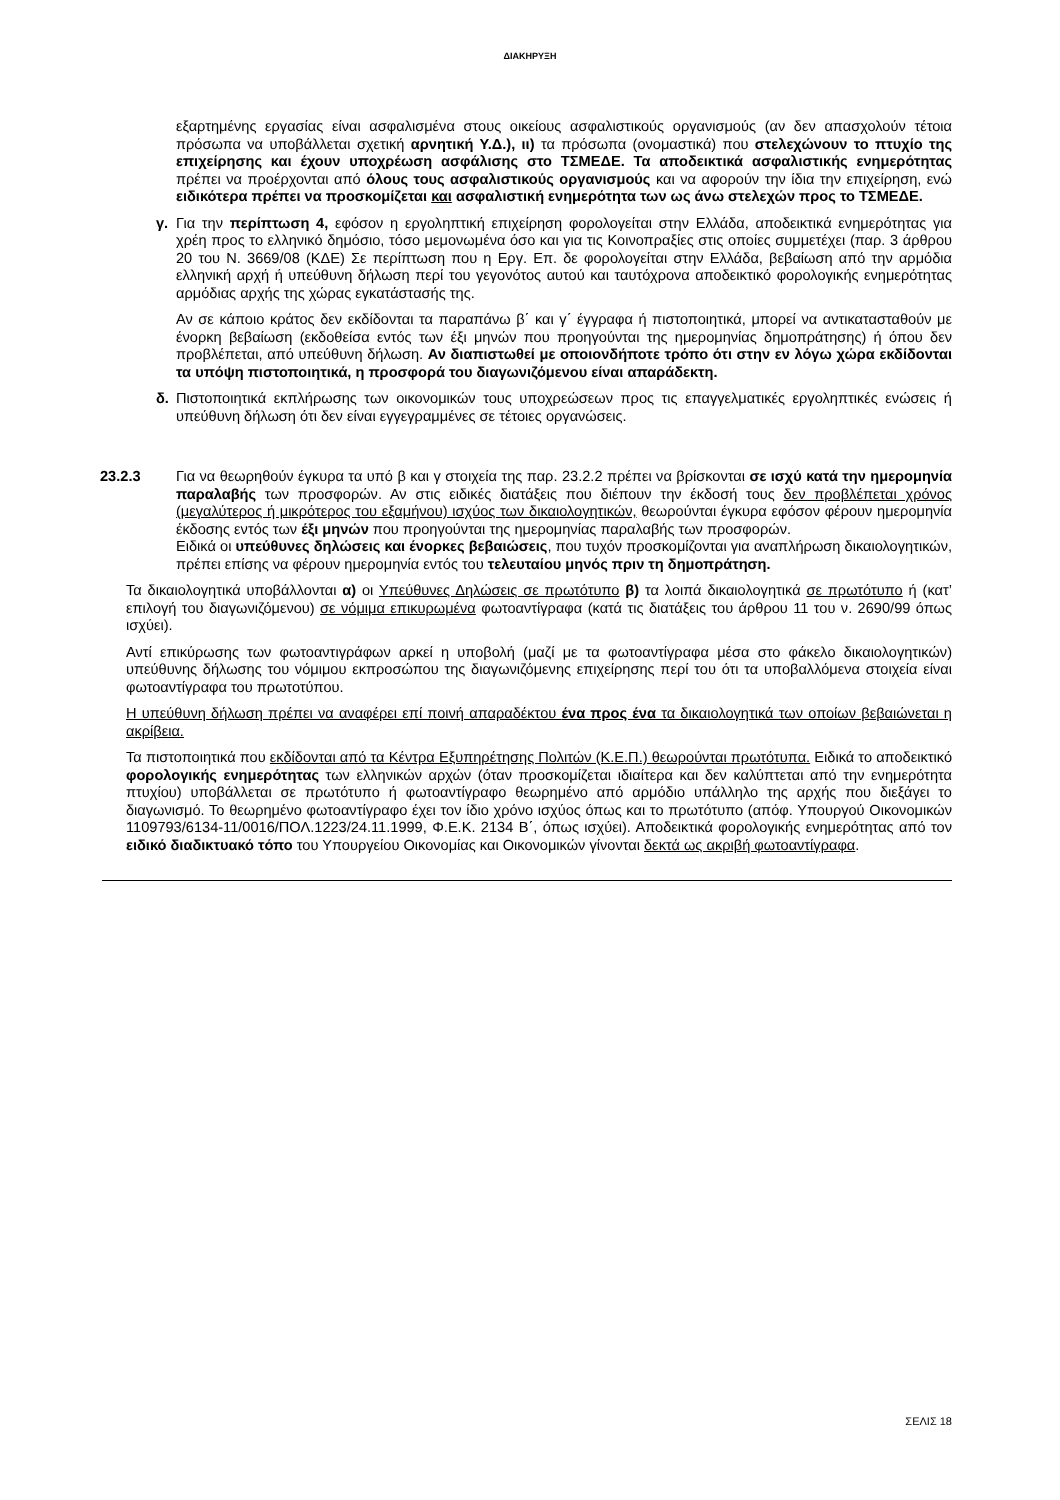ΔΙΑΚΗΡΥΞΗ
εξαρτημένης εργασίας είναι ασφαλισμένα στους οικείους ασφαλιστικούς οργανισμούς (αν δεν απασχολούν τέτοια πρόσωπα να υποβάλλεται σχετική αρνητική Υ.Δ.), ιι) τα πρόσωπα (ονομαστικά) που στελεχώνουν το πτυχίο της επιχείρησης και έχουν υποχρέωση ασφάλισης στο ΤΣΜΕΔΕ. Τα αποδεικτικά ασφαλιστικής ενημερότητας πρέπει να προέρχονται από όλους τους ασφαλιστικούς οργανισμούς και να αφορούν την ίδια την επιχείρηση, ενώ ειδικότερα πρέπει να προσκομίζεται και ασφαλιστική ενημερότητα των ως άνω στελεχών προς το ΤΣΜΕΔΕ.
γ. Για την περίπτωση 4, εφόσον η εργοληπτική επιχείρηση φορολογείται στην Ελλάδα, αποδεικτικά ενημερότητας για χρέη προς το ελληνικό δημόσιο, τόσο μεμονωμένα όσο και για τις Κοινοπραξίες στις οποίες συμμετέχει (παρ. 3 άρθρου 20 του Ν. 3669/08 (ΚΔΕ) Σε περίπτωση που η Εργ. Επ. δε φορολογείται στην Ελλάδα, βεβαίωση από την αρμόδια ελληνική αρχή ή υπεύθυνη δήλωση περί του γεγονότος αυτού και ταυτόχρονα αποδεικτικό φορολογικής ενημερότητας αρμόδιας αρχής της χώρας εγκατάστασής της.
Αν σε κάποιο κράτος δεν εκδίδονται τα παραπάνω β΄ και γ΄ έγγραφα ή πιστοποιητικά, μπορεί να αντικατασταθούν με ένορκη βεβαίωση (εκδοθείσα εντός των έξι μηνών που προηγούνται της ημερομηνίας δημοπράτησης) ή όπου δεν προβλέπεται, από υπεύθυνη δήλωση. Αν διαπιστωθεί με οποιονδήποτε τρόπο ότι στην εν λόγω χώρα εκδίδονται τα υπόψη πιστοποιητικά, η προσφορά του διαγωνιζόμενου είναι απαράδεκτη.
δ. Πιστοποιητικά εκπλήρωσης των οικονομικών τους υποχρεώσεων προς τις επαγγελματικές εργοληπτικές ενώσεις ή υπεύθυνη δήλωση ότι δεν είναι εγγεγραμμένες σε τέτοιες οργανώσεις.
23.2.3 Για να θεωρηθούν έγκυρα τα υπό β και γ στοιχεία της παρ. 23.2.2 πρέπει να βρίσκονται σε ισχύ κατά την ημερομηνία παραλαβής των προσφορών. Αν στις ειδικές διατάξεις που διέπουν την έκδοσή τους δεν προβλέπεται χρόνος (μεγαλύτερος ή μικρότερος του εξαμήνου) ισχύος των δικαιολογητικών, θεωρούνται έγκυρα εφόσον φέρουν ημερομηνία έκδοσης εντός των έξι μηνών που προηγούνται της ημερομηνίας παραλαβής των προσφορών.
Ειδικά οι υπεύθυνες δηλώσεις και ένορκες βεβαιώσεις, που τυχόν προσκομίζονται για αναπλήρωση δικαιολογητικών, πρέπει επίσης να φέρουν ημερομηνία εντός του τελευταίου μηνός πριν τη δημοπράτηση.
Τα δικαιολογητικά υποβάλλονται α) οι Υπεύθυνες Δηλώσεις σε πρωτότυπο β) τα λοιπά δικαιολογητικά σε πρωτότυπο ή (κατ’ επιλογή του διαγωνιζόμενου) σε νόμιμα επικυρωμένα φωτοαντίγραφα (κατά τις διατάξεις του άρθρου 11 του ν. 2690/99 όπως ισχύει).
Αντί επικύρωσης των φωτοαντιγράφων αρκεί η υποβολή (μαζί με τα φωτοαντίγραφα μέσα στο φάκελο δικαιολογητικών) υπεύθυνης δήλωσης του νόμιμου εκπροσώπου της διαγωνιζόμενης επιχείρησης περί του ότι τα υποβαλλόμενα στοιχεία είναι φωτοαντίγραφα του πρωτοτύπου.
Η υπεύθυνη δήλωση πρέπει να αναφέρει επί ποινή απαραδέκτου ένα προς ένα τα δικαιολογητικά των οποίων βεβαιώνεται η ακρίβεια.
Τα πιστοποιητικά που εκδίδονται από τα Κέντρα Εξυπηρέτησης Πολιτών (Κ.Ε.Π.) θεωρούνται πρωτότυπα. Ειδικά το αποδεικτικό φορολογικής ενημερότητας των ελληνικών αρχών (όταν προσκομίζεται ιδιαίτερα και δεν καλύπτεται από την ενημερότητα πτυχίου) υποβάλλεται σε πρωτότυπο ή φωτοαντίγραφο θεωρημένο από αρμόδιο υπάλληλο της αρχής που διεξάγει το διαγωνισμό. Το θεωρημένο φωτοαντίγραφο έχει τον ίδιο χρόνο ισχύος όπως και το πρωτότυπο (απόφ. Υπουργού Οικονομικών 1109793/6134-11/0016/ΠΟΛ.1223/24.11.1999, Φ.Ε.Κ. 2134 Β΄, όπως ισχύει). Αποδεικτικά φορολογικής ενημερότητας από τον ειδικό διαδικτυακό τόπο του Υπουργείου Οικονομίας και Οικονομικών γίνονται δεκτά ως ακριβή φωτοαντίγραφα.
ΣΕΛΙΣ 18